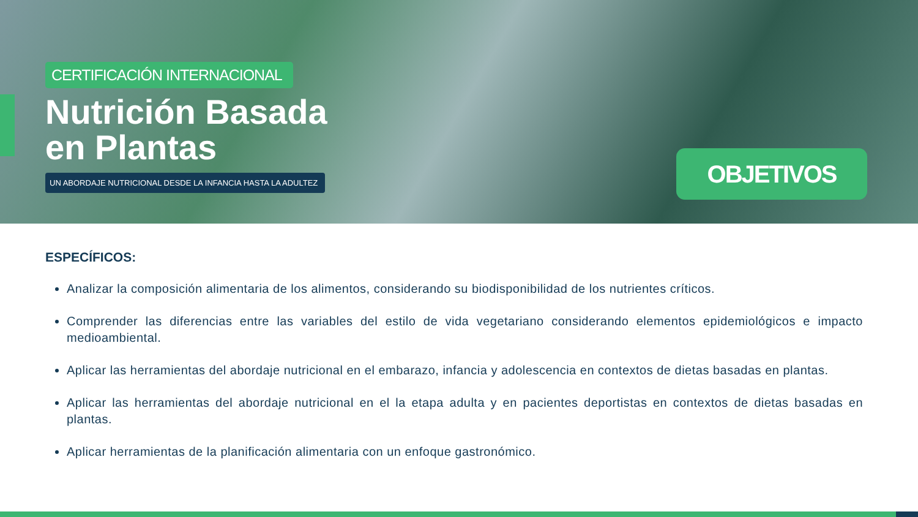CERTIFICACIÓN INTERNACIONAL
Nutrición Basada
en Plantas
UN ABORDAJE NUTRICIONAL DESDE LA INFANCIA HASTA LA ADULTEZ
OBJETIVOS
ESPECÍFICOS:
Analizar la composición alimentaria de los alimentos, considerando su biodisponibilidad de los nutrientes críticos.
Comprender las diferencias entre las variables del estilo de vida vegetariano considerando elementos epidemiológicos e impacto medioambiental.
Aplicar las herramientas del abordaje nutricional en el embarazo, infancia y adolescencia en contextos de dietas basadas en plantas.
Aplicar las herramientas del abordaje nutricional en el la etapa adulta y en pacientes deportistas en contextos de dietas basadas en plantas.
Aplicar herramientas de la planificación alimentaria con un enfoque gastronómico.